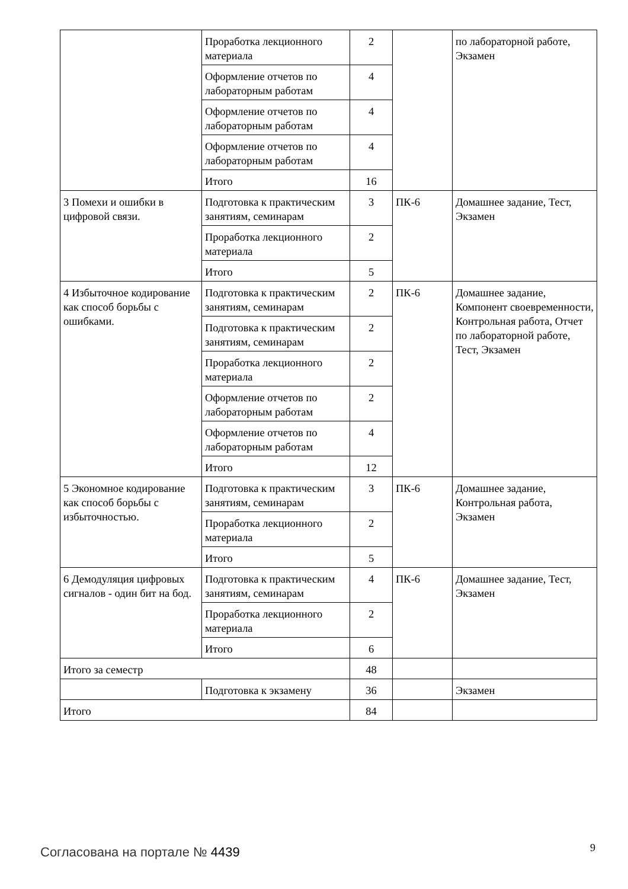| | Проработка лекционного материала | 2 | | по лабораторной работе, Экзамен |
| | Оформление отчетов по лабораторным работам | 4 | | |
| | Оформление отчетов по лабораторным работам | 4 | | |
| | Оформление отчетов по лабораторным работам | 4 | | |
| | Итого | 16 | | |
| 3 Помехи и ошибки в цифровой связи. | Подготовка к практическим занятиям, семинарам | 3 | ПК-6 | Домашнее задание, Тест, Экзамен |
| | Проработка лекционного материала | 2 | | |
| | Итого | 5 | | |
| 4 Избыточное кодирование как способ борьбы с ошибками. | Подготовка к практическим занятиям, семинарам | 2 | ПК-6 | Домашнее задание, Компонент своевременности, Контрольная работа, Отчет по лабораторной работе, Тест, Экзамен |
| | Подготовка к практическим занятиям, семинарам | 2 | | |
| | Проработка лекционного материала | 2 | | |
| | Оформление отчетов по лабораторным работам | 2 | | |
| | Оформление отчетов по лабораторным работам | 4 | | |
| | Итого | 12 | | |
| 5 Экономное кодирование как способ борьбы с избыточностью. | Подготовка к практическим занятиям, семинарам | 3 | ПК-6 | Домашнее задание, Контрольная работа, Экзамен |
| | Проработка лекционного материала | 2 | | |
| | Итого | 5 | | |
| 6 Демодуляция цифровых сигналов - один бит на бод. | Подготовка к практическим занятиям, семинарам | 4 | ПК-6 | Домашнее задание, Тест, Экзамен |
| | Проработка лекционного материала | 2 | | |
| | Итого | 6 | | |
| Итого за семестр | | 48 | | |
| | Подготовка к экзамену | 36 | | Экзамен |
| Итого | | 84 | | |
Согласована на портале № 4439 9